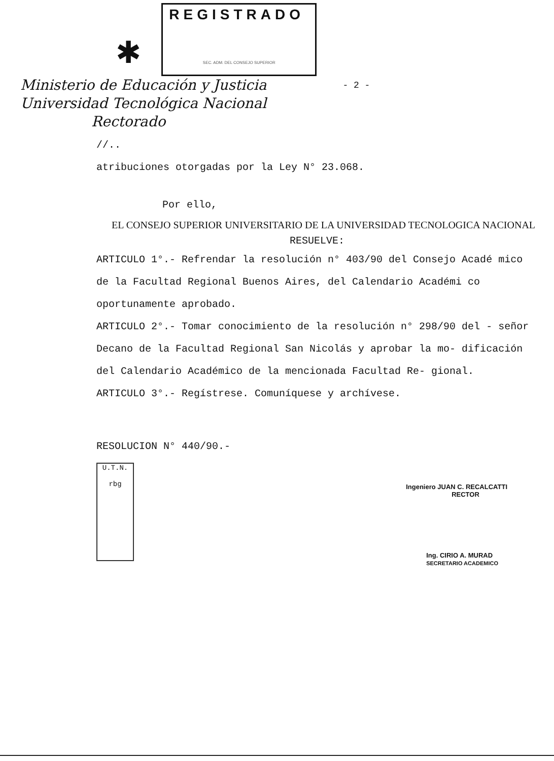✱
REGISTRADO
SEC. ADM. DEL CONSEJO SUPERIOR
Ministerio de Educación y Justicia
Universidad Tecnológica Nacional
Rectorado
- 2 -
//..
atribuciones otorgadas por la Ley N° 23.068.
Por ello,
EL CONSEJO SUPERIOR UNIVERSITARIO DE LA UNIVERSIDAD TECNOLOGICA NACIONAL
RESUELVE:
ARTICULO 1°.- Refrendar la resolución n° 403/90 del Consejo Acadé mico de la Facultad Regional Buenos Aires, del Calendario Académi co oportunamente aprobado.
ARTICULO 2°.- Tomar conocimiento de la resolución n° 298/90 del - señor Decano de la Facultad Regional San Nicolás y aprobar la mo- dificación del Calendario Académico de la mencionada Facultad Re- gional.
ARTICULO 3°.- Regístrese. Comuníquese y archívese.
RESOLUCION N° 440/90.-
U.T.N.
rbg
Ingeniero JUAN C. RECALCATTI
RECTOR
Ing. CIRIO A. MURAD
SECRETARIO ACADEMICO